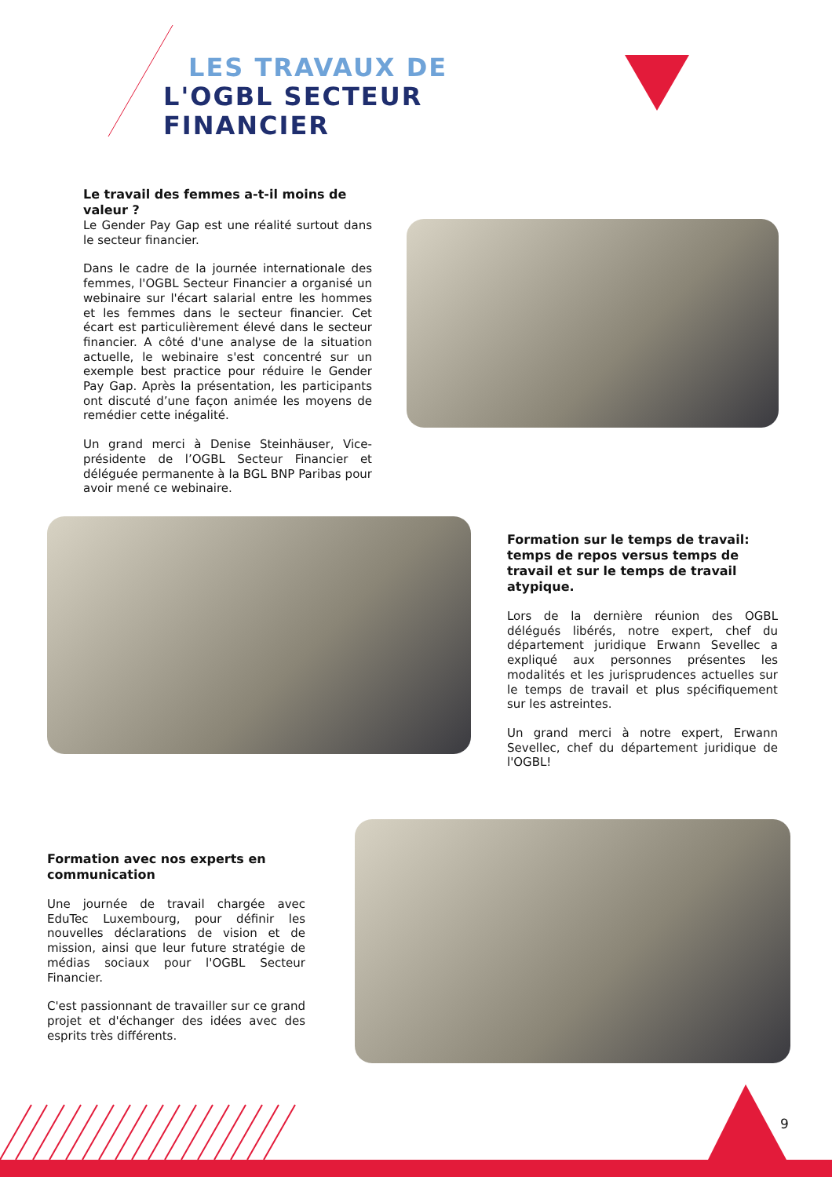LES TRAVAUX DE
L'OGBL SECTEUR
FINANCIER
Le travail des femmes a-t-il moins de valeur ?
Le Gender Pay Gap est une réalité surtout dans le secteur financier.
Dans le cadre de la journée internationale des femmes, l'OGBL Secteur Financier a organisé un webinaire sur l'écart salarial entre les hommes et les femmes dans le secteur financier. Cet écart est particulièrement élevé dans le secteur financier. A côté d'une analyse de la situation actuelle, le webinaire s'est concentré sur un exemple best practice pour réduire le Gender Pay Gap. Après la présentation, les participants ont discuté d’une façon animée les moyens de remédier cette inégalité.
Un grand merci à Denise Steinhäuser, Vice-présidente de l’OGBL Secteur Financier et déléguée permanente à la BGL BNP Paribas pour avoir mené ce webinaire.
Formation sur le temps de travail: temps de repos versus temps de travail et sur le temps de travail atypique.
Lors de la dernière réunion des OGBL délégués libérés, notre expert, chef du département juridique Erwann Sevellec a expliqué aux personnes présentes les modalités et les jurisprudences actuelles sur le temps de travail et plus spécifiquement sur les astreintes.
Un grand merci à notre expert, Erwann Sevellec, chef du département juridique de l'OGBL!
Formation avec nos experts en communication
Une journée de travail chargée avec EduTec Luxembourg, pour définir les nouvelles déclarations de vision et de mission, ainsi que leur future stratégie de médias sociaux pour l'OGBL Secteur Financier.
C'est passionnant de travailler sur ce grand projet et d'échanger des idées avec des esprits très différents.
9